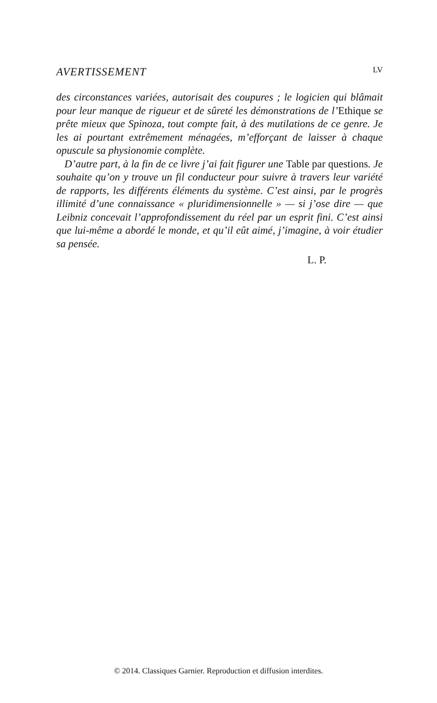AVERTISSEMENT LV
des circonstances variées, autorisait des coupures ; le logicien qui blâmait pour leur manque de rigueur et de sûreté les démonstrations de l’Ethique se prête mieux que Spinoza, tout compte fait, à des mutilations de ce genre. Je les ai pourtant extrêmement ménagées, m’efforçant de laisser à chaque opuscule sa physionomie complète.
D’autre part, à la fin de ce livre j’ai fait figurer une Table par questions. Je souhaite qu’on y trouve un fil conducteur pour suivre à travers leur variété de rapports, les différents éléments du système. C’est ainsi, par le progrès illimité d’une connaissance « pluridimensionnelle » — si j’ose dire — que Leibniz concevait l’approfondissement du réel par un esprit fini. C’est ainsi que lui-même a abordé le monde, et qu’il eût aimé, j’imagine, à voir étudier sa pensée.
L. P.
© 2014. Classiques Garnier. Reproduction et diffusion interdites.